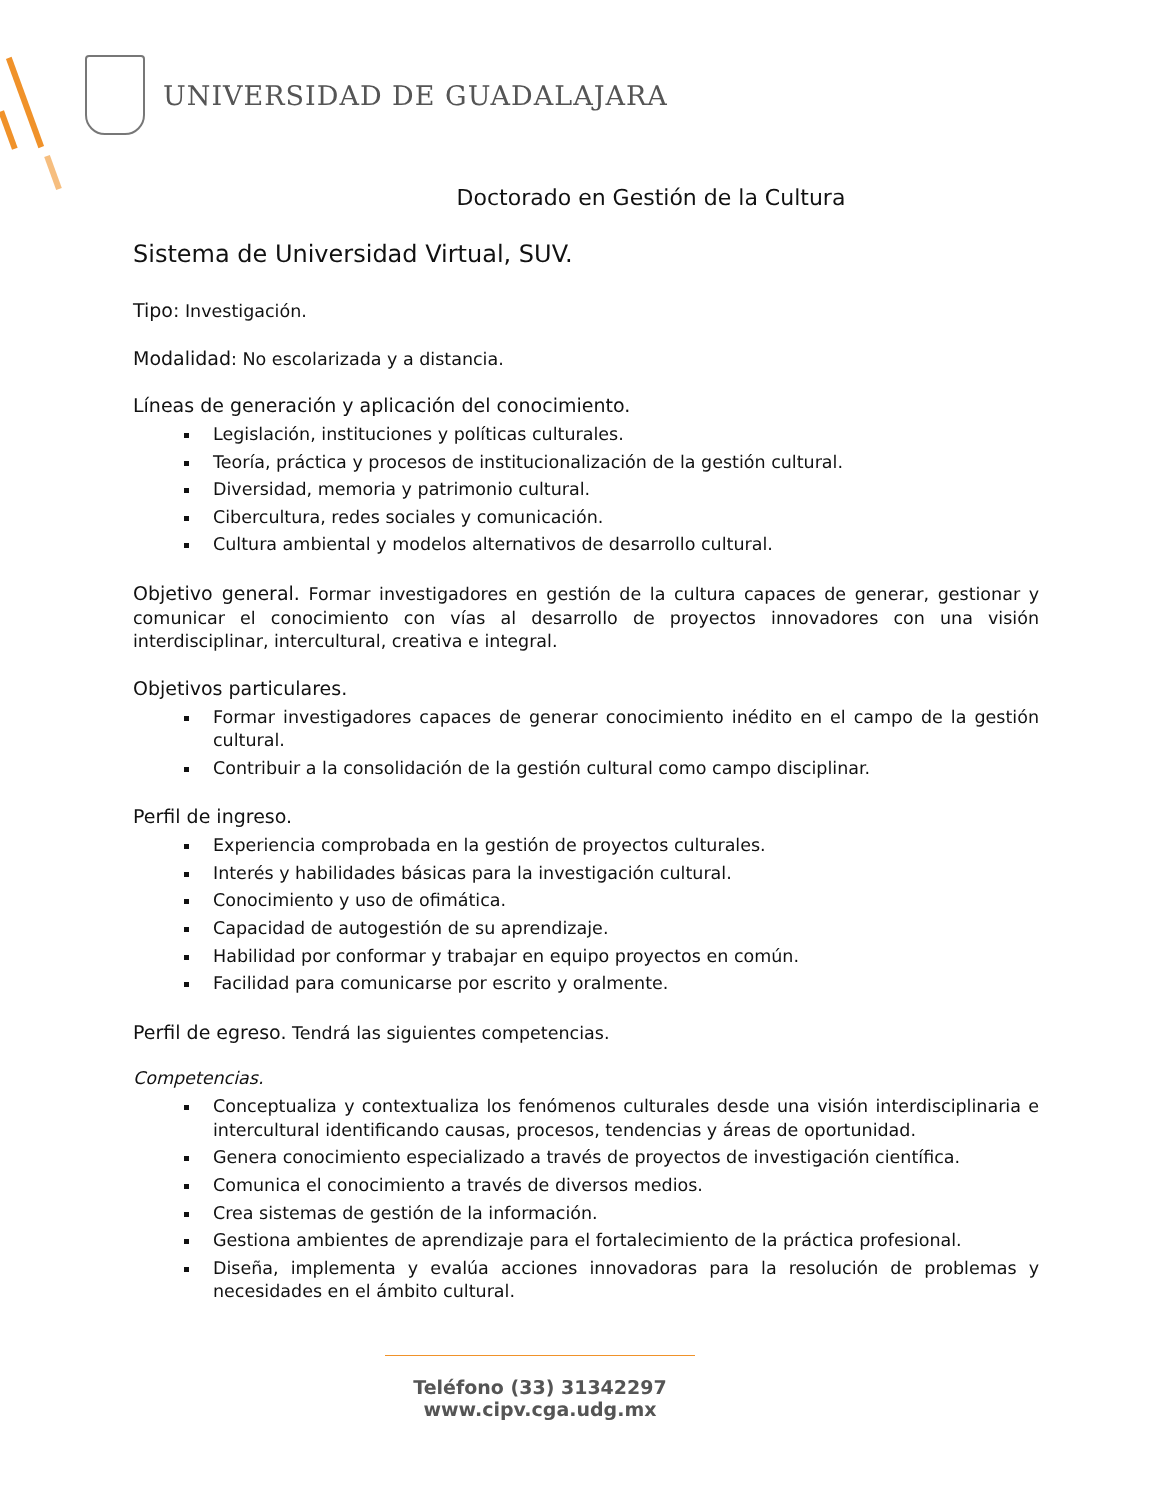UNIVERSIDAD DE GUADALAJARA
Doctorado en Gestión de la Cultura
Sistema de Universidad Virtual, SUV.
Tipo: Investigación.
Modalidad: No escolarizada y a distancia.
Líneas de generación y aplicación del conocimiento.
Legislación, instituciones y políticas culturales.
Teoría, práctica y procesos de institucionalización de la gestión cultural.
Diversidad, memoria y patrimonio cultural.
Cibercultura, redes sociales y comunicación.
Cultura ambiental y modelos alternativos de desarrollo cultural.
Objetivo general. Formar investigadores en gestión de la cultura capaces de generar, gestionar y comunicar el conocimiento con vías al desarrollo de proyectos innovadores con una visión interdisciplinar, intercultural, creativa e integral.
Objetivos particulares.
Formar investigadores capaces de generar conocimiento inédito en el campo de la gestión cultural.
Contribuir a la consolidación de la gestión cultural como campo disciplinar.
Perfil de ingreso.
Experiencia comprobada en la gestión de proyectos culturales.
Interés y habilidades básicas para la investigación cultural.
Conocimiento y uso de ofimática.
Capacidad de autogestión de su aprendizaje.
Habilidad por conformar y trabajar en equipo proyectos en común.
Facilidad para comunicarse por escrito y oralmente.
Perfil de egreso. Tendrá las siguientes competencias.
Competencias.
Conceptualiza y contextualiza los fenómenos culturales desde una visión interdisciplinaria e intercultural identificando causas, procesos, tendencias y áreas de oportunidad.
Genera conocimiento especializado a través de proyectos de investigación científica.
Comunica el conocimiento a través de diversos medios.
Crea sistemas de gestión de la información.
Gestiona ambientes de aprendizaje para el fortalecimiento de la práctica profesional.
Diseña, implementa y evalúa acciones innovadoras para la resolución de problemas y necesidades en el ámbito cultural.
Teléfono (33) 31342297
www.cipv.cga.udg.mx